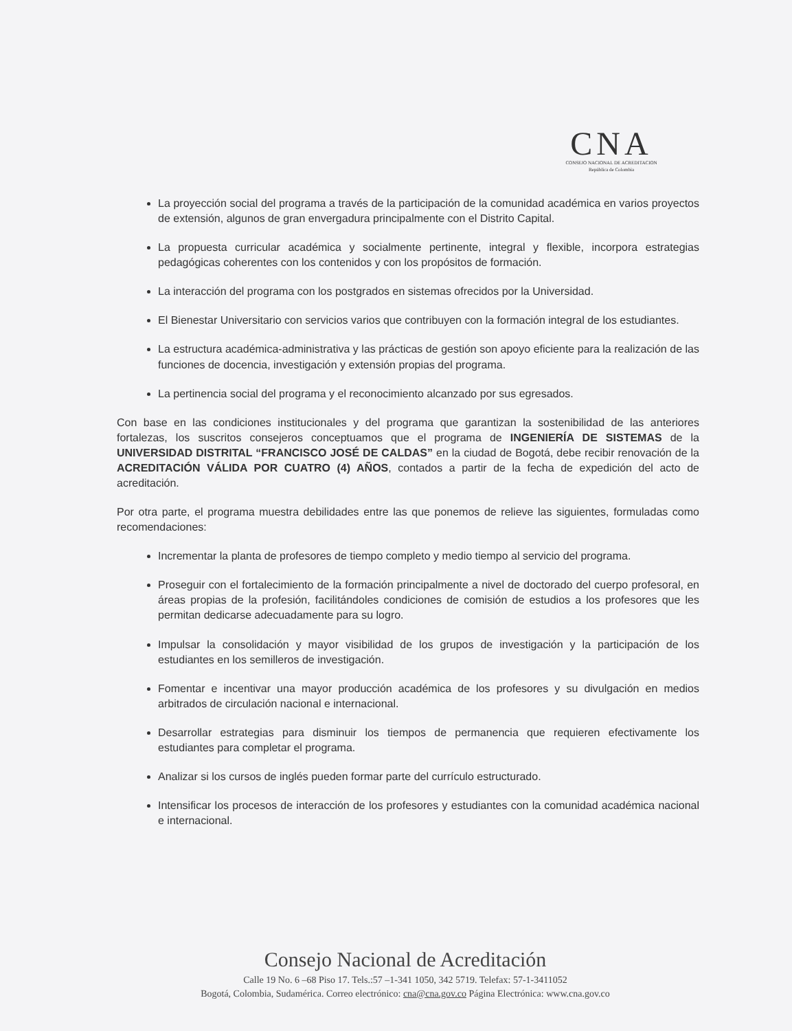CNA
CONSEJO NACIONAL DE ACREDITACION
República de Colombia
La proyección social del programa a través de la participación de la comunidad académica en varios proyectos de extensión, algunos de gran envergadura principalmente con el Distrito Capital.
La propuesta curricular académica y socialmente pertinente, integral y flexible, incorpora estrategias pedagógicas coherentes con los contenidos y con los propósitos de formación.
La interacción del programa con los postgrados en sistemas ofrecidos por la Universidad.
El Bienestar Universitario con servicios varios que contribuyen con la formación integral de los estudiantes.
La estructura académica-administrativa y las prácticas de gestión son apoyo eficiente para la realización de las funciones de docencia, investigación y extensión propias del programa.
La pertinencia social del programa y el reconocimiento alcanzado por sus egresados.
Con base en las condiciones institucionales y del programa que garantizan la sostenibilidad de las anteriores fortalezas, los suscritos consejeros conceptuamos que el programa de INGENIERÍA DE SISTEMAS de la UNIVERSIDAD DISTRITAL “FRANCISCO JOSÉ DE CALDAS” en la ciudad de Bogotá, debe recibir renovación de la ACREDITACIÓN VÁLIDA POR CUATRO (4) AÑOS, contados a partir de la fecha de expedición del acto de acreditación.
Por otra parte, el programa muestra debilidades entre las que ponemos de relieve las siguientes, formuladas como recomendaciones:
Incrementar la planta de profesores de tiempo completo y medio tiempo al servicio del programa.
Proseguir con el fortalecimiento de la formación principalmente a nivel de doctorado del cuerpo profesoral, en áreas propias de la profesión, facilitándoles condiciones de comisión de estudios a los profesores que les permitan dedicarse adecuadamente para su logro.
Impulsar la consolidación y mayor visibilidad de los grupos de investigación y la participación de los estudiantes en los semilleros de investigación.
Fomentar e incentivar una mayor producción académica de los profesores y su divulgación en medios arbitrados de circulación nacional e internacional.
Desarrollar estrategias para disminuir los tiempos de permanencia que requieren efectivamente los estudiantes para completar el programa.
Analizar si los cursos de inglés pueden formar parte del currículo estructurado.
Intensificar los procesos de interacción de los profesores y estudiantes con la comunidad académica nacional e internacional.
Consejo Nacional de Acreditación
Calle 19 No. 6 –68 Piso 17. Tels.:57 –1-341 1050, 342 5719. Telefax: 57-1-3411052
Bogotá, Colombia, Sudamérica. Correo electrónico: cna@cna.gov.co Página Electrónica: www.cna.gov.co